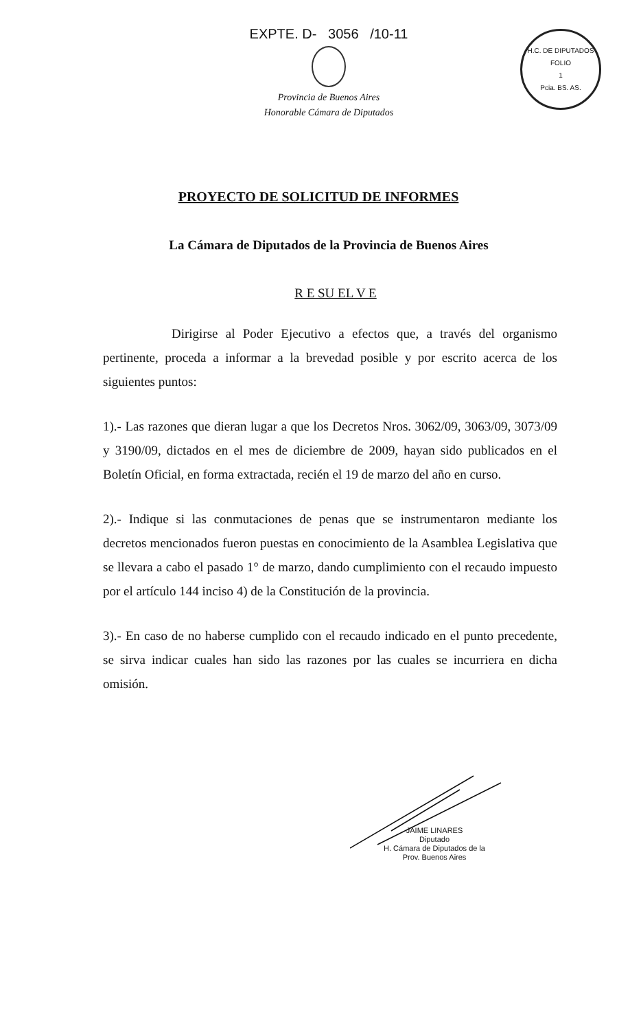EXPTE. D- 3056 /10-11
Provincia de Buenos Aires
Honorable Cámara de Diputados
H.C. DE DIPUTADOS
FOLIO
1
Pcia. BS. AS.
PROYECTO DE SOLICITUD DE INFORMES
La Cámara de Diputados de la Provincia de Buenos Aires
R E SU EL V E
Dirigirse al Poder Ejecutivo a efectos que, a través del organismo pertinente, proceda a informar a la brevedad posible y por escrito acerca de los siguientes puntos:
1).- Las razones que dieran lugar a que los Decretos Nros. 3062/09, 3063/09, 3073/09 y 3190/09, dictados en el mes de diciembre de 2009, hayan sido publicados en el Boletín Oficial, en forma extractada, recién el 19 de marzo del año en curso.
2).- Indique si las conmutaciones de penas que se instrumentaron mediante los decretos mencionados fueron puestas en conocimiento de la Asamblea Legislativa que se llevara a cabo el pasado 1° de marzo, dando cumplimiento con el recaudo impuesto por el artículo 144 inciso 4) de la Constitución de la provincia.
3).- En caso de no haberse cumplido con el recaudo indicado en el punto precedente, se sirva indicar cuales han sido las razones por las cuales se incurriera en dicha omisión.
JAIME LINARES
Diputado
H. Cámara de Diputados de la Prov. Buenos Aires